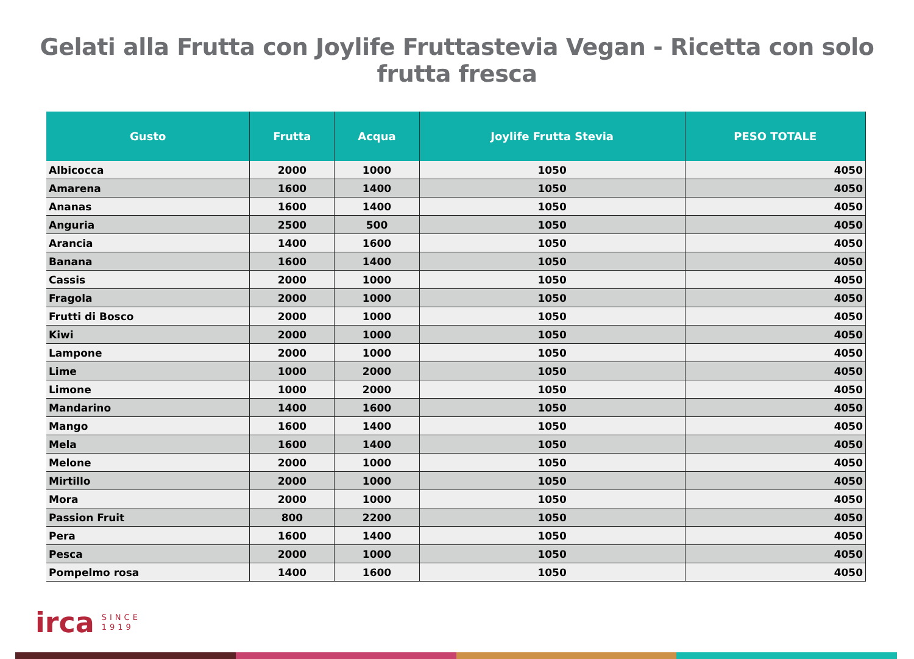Gelati alla Frutta con Joylife Fruttastevia Vegan - Ricetta con solo frutta fresca
| Gusto | Frutta | Acqua | Joylife Frutta Stevia | PESO TOTALE |
| --- | --- | --- | --- | --- |
| Albicocca | 2000 | 1000 | 1050 | 4050 |
| Amarena | 1600 | 1400 | 1050 | 4050 |
| Ananas | 1600 | 1400 | 1050 | 4050 |
| Anguria | 2500 | 500 | 1050 | 4050 |
| Arancia | 1400 | 1600 | 1050 | 4050 |
| Banana | 1600 | 1400 | 1050 | 4050 |
| Cassis | 2000 | 1000 | 1050 | 4050 |
| Fragola | 2000 | 1000 | 1050 | 4050 |
| Frutti di Bosco | 2000 | 1000 | 1050 | 4050 |
| Kiwi | 2000 | 1000 | 1050 | 4050 |
| Lampone | 2000 | 1000 | 1050 | 4050 |
| Lime | 1000 | 2000 | 1050 | 4050 |
| Limone | 1000 | 2000 | 1050 | 4050 |
| Mandarino | 1400 | 1600 | 1050 | 4050 |
| Mango | 1600 | 1400 | 1050 | 4050 |
| Mela | 1600 | 1400 | 1050 | 4050 |
| Melone | 2000 | 1000 | 1050 | 4050 |
| Mirtillo | 2000 | 1000 | 1050 | 4050 |
| Mora | 2000 | 1000 | 1050 | 4050 |
| Passion Fruit | 800 | 2200 | 1050 | 4050 |
| Pera | 1600 | 1400 | 1050 | 4050 |
| Pesca | 2000 | 1000 | 1050 | 4050 |
| Pompelmo rosa | 1400 | 1600 | 1050 | 4050 |
irca SINCE
1919